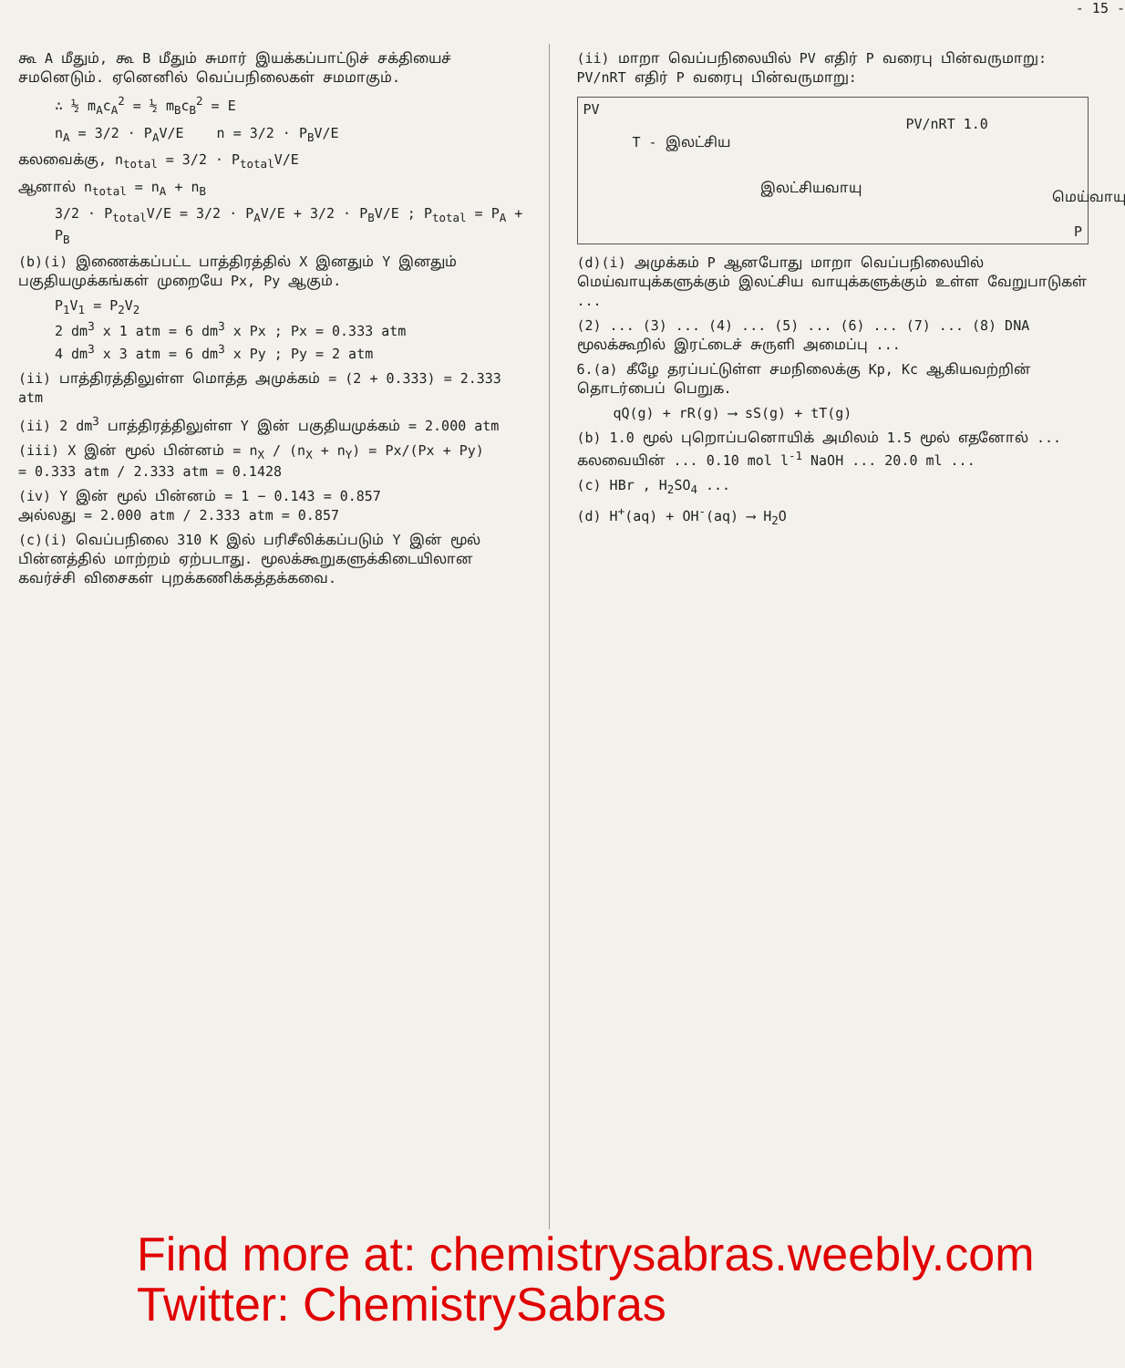- 15 -
கூ A மீதும், கூ B மீதும் சுமார் இயக்கப்பாட்டுச் சக்தியைச் சமனெடும். ஏனெனில் வெப்பநிலைகள் சமமாகும்.
∴ ½ m<sub>A</sub>c<sub>A</sub><sup>2</sup> = ½ m<sub>B</sub>c<sub>B</sub><sup>2</sup> = E
n<sub>A</sub> = 3/2 · P<sub>A</sub>V/E n = 3/2 · P<sub>B</sub>V/E
கலவைக்கு, n<sub>total</sub> = 3/2 · P<sub>total</sub>V/E
ஆனால் n<sub>total</sub> = n<sub>A</sub> + n<sub>B</sub>
3/2 · P<sub>total</sub>V/E = 3/2 · P<sub>A</sub>V/E + 3/2 · P<sub>B</sub>V/E ; P<sub>total</sub> = P<sub>A</sub> + P<sub>B</sub>
(b)(i) இணைக்கப்பட்ட பாத்திரத்தில் X இனதும் Y இனதும் பகுதியமுக்கங்கள் முறையே Px, Py ஆகும்.
P<sub>1</sub>V<sub>1</sub> = P<sub>2</sub>V<sub>2</sub>
2 dm<sup>3</sup> x 1 atm = 6 dm<sup>3</sup> x Px ; Px = 0.333 atm
4 dm<sup>3</sup> x 3 atm = 6 dm<sup>3</sup> x Py ; Py = 2 atm
(ii) பாத்திரத்திலுள்ள மொத்த அமுக்கம் = (2 + 0.333) = 2.333 atm
(ii) 2 dm<sup>3</sup> பாத்திரத்திலுள்ள Y இன் பகுதியமுக்கம் = 2.000 atm
(iii) X இன் மூல் பின்னம் = n<sub>X</sub> / (n<sub>X</sub> + n<sub>Y</sub>) = Px/(Px + Py)
= 0.333 atm / 2.333 atm = 0.1428
(iv) Y இன் மூல் பின்னம் = 1 − 0.143 = 0.857
அல்லது = 2.000 atm / 2.333 atm = 0.857
(c)(i) வெப்பநிலை 310 K இல் பரிசீலிக்கப்படும் Y இன் மூல் பின்னத்தில் மாற்றம் ஏற்படாது. மூலக்கூறுகளுக்கிடையிலான கவர்ச்சி விசைகள் புறக்கணிக்கத்தக்கவை.
(ii) மாறா வெப்பநிலையில் PV எதிர் P வரைபு பின்வருமாறு: PV/nRT எதிர் P வரைபு பின்வருமாறு:
PV
T - இலட்சிய
இலட்சியவாயு
PV/nRT 1.0
மெய்வாயு
P
(d)(i) அமுக்கம் P ஆனபோது மாறா வெப்பநிலையில் மெய்வாயுக்களுக்கும் இலட்சிய வாயுக்களுக்கும் உள்ள வேறுபாடுகள் ...
(2) ... (3) ... (4) ... (5) ... (6) ... (7) ... (8) DNA மூலக்கூறில் இரட்டைச் சுருளி அமைப்பு ...
6.(a) கீழே தரப்பட்டுள்ள சமநிலைக்கு Kp, Kc ஆகியவற்றின் தொடர்பைப் பெறுக.
qQ(g) + rR(g) ⟶ sS(g) + tT(g)
(b) 1.0 மூல் புறொப்பனொயிக் அமிலம் 1.5 மூல் எதனோல் ... கலவையின் ... 0.10 mol l<sup>-1</sup> NaOH ... 20.0 ml ...
(c) HBr , H<sub>2</sub>SO<sub>4</sub> ...
(d) H<sup>+</sup>(aq) + OH<sup>-</sup>(aq) ⟶ H<sub>2</sub>O
Find more at: chemistrysabras.weebly.com
Twitter: ChemistrySabras